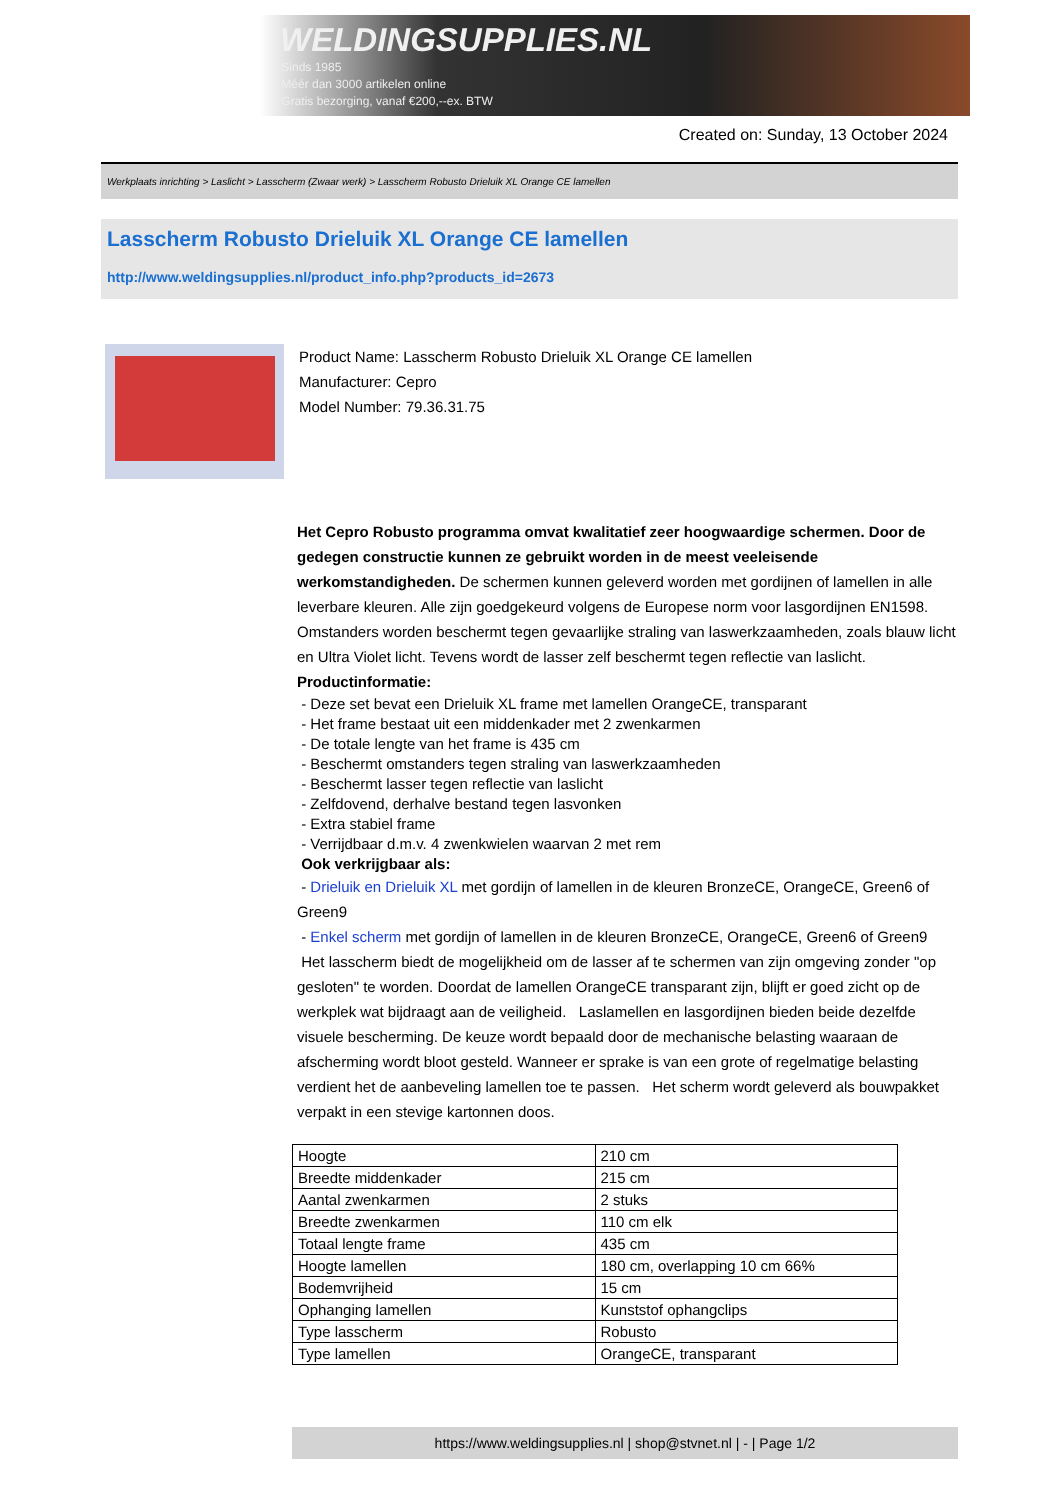WELDINGSUPPLIES.NL
- Sinds 1985
- Méér dan 3000 artikelen online
- Gratis bezorging, vanaf €200,--ex. BTW
Created on: Sunday, 13 October 2024
Werkplaats inrichting > Laslicht > Lasscherm (Zwaar werk) > Lasscherm Robusto Drieluik XL Orange CE lamellen
Lasscherm Robusto Drieluik XL Orange CE lamellen
http://www.weldingsupplies.nl/product_info.php?products_id=2673
Product Name: Lasscherm Robusto Drieluik XL Orange CE lamellen
Manufacturer: Cepro
Model Number: 79.36.31.75
Het Cepro Robusto programma omvat kwalitatief zeer hoogwaardige schermen. Door de gedegen constructie kunnen ze gebruikt worden in de meest veeleisende werkomstandigheden. De schermen kunnen geleverd worden met gordijnen of lamellen in alle leverbare kleuren. Alle zijn goedgekeurd volgens de Europese norm voor lasgordijnen EN1598. Omstanders worden beschermt tegen gevaarlijke straling van laswerkzaamheden, zoals blauw licht en Ultra Violet licht. Tevens wordt de lasser zelf beschermt tegen reflectie van laslicht. Productinformatie:
- Deze set bevat een Drieluik XL frame met lamellen OrangeCE, transparant
- Het frame bestaat uit een middenkader met 2 zwenkarmen
- De totale lengte van het frame is 435 cm
- Beschermt omstanders tegen straling van laswerkzaamheden
- Beschermt lasser tegen reflectie van laslicht
- Zelfdovend, derhalve bestand tegen lasvonken
- Extra stabiel frame
- Verrijdbaar d.m.v. 4 zwenkwielen waarvan 2 met rem
Ook verkrijgbaar als:
- Drieluik en Drieluik XL met gordijn of lamellen in de kleuren BronzeCE, OrangeCE, Green6 of Green9
- Enkel scherm met gordijn of lamellen in de kleuren BronzeCE, OrangeCE, Green6 of Green9
Het lasscherm biedt de mogelijkheid om de lasser af te schermen van zijn omgeving zonder "op gesloten" te worden. Doordat de lamellen OrangeCE transparant zijn, blijft er goed zicht op de werkplek wat bijdraagt aan de veiligheid. Laslamellen en lasgordijnen bieden beide dezelfde visuele bescherming. De keuze wordt bepaald door de mechanische belasting waaraan de afscherming wordt bloot gesteld. Wanneer er sprake is van een grote of regelmatige belasting verdient het de aanbeveling lamellen toe te passen. Het scherm wordt geleverd als bouwpakket verpakt in een stevige kartonnen doos.
| Hoogte | 210 cm |
| Breedte middenkader | 215 cm |
| Aantal zwenkarmen | 2 stuks |
| Breedte zwenkarmen | 110 cm elk |
| Totaal lengte frame | 435 cm |
| Hoogte lamellen | 180 cm, overlapping 10 cm 66% |
| Bodemvrijheid | 15 cm |
| Ophanging lamellen | Kunststof ophangclips |
| Type lasscherm | Robusto |
| Type lamellen | OrangeCE, transparant |
https://www.weldingsupplies.nl | shop@stvnet.nl | - | Page 1/2